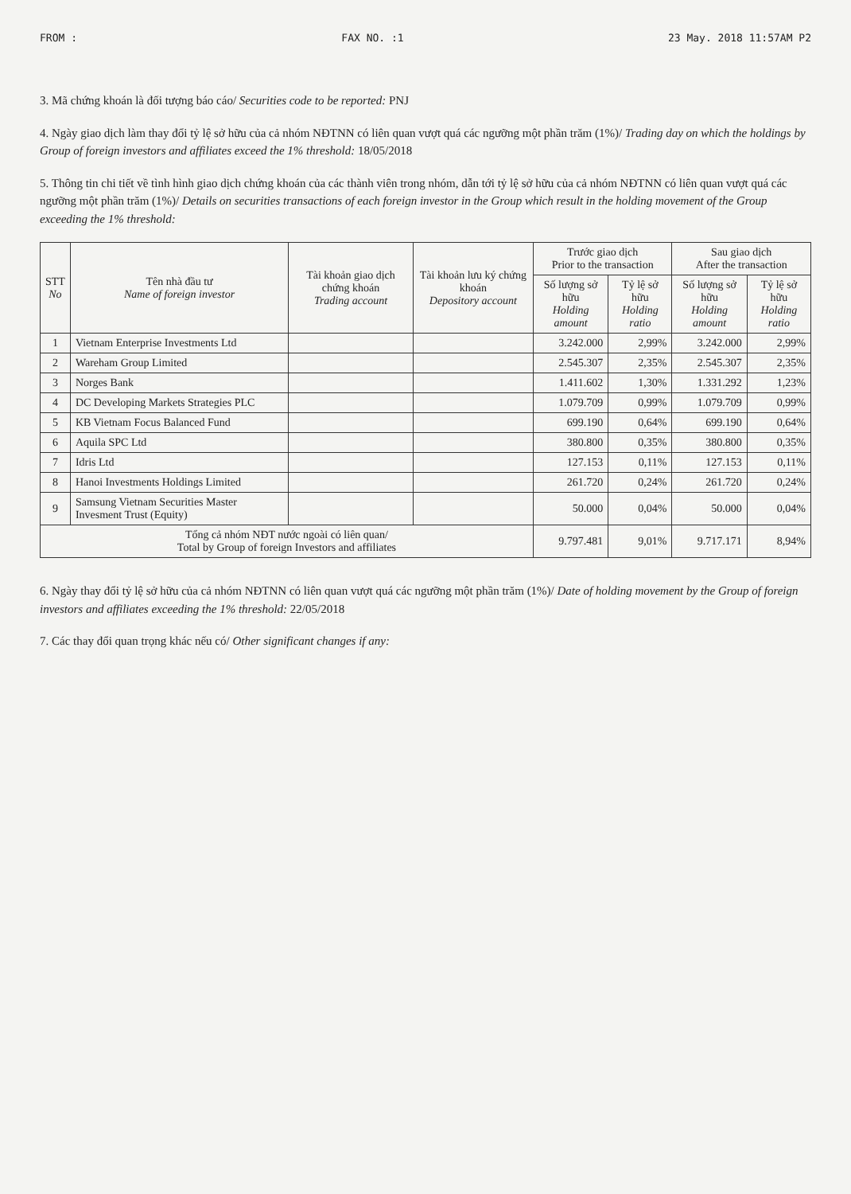FROM : FAX NO. :1 23 May. 2018 11:57AM P2
3. Mã chứng khoán là đối tượng báo cáo/ Securities code to be reported: PNJ
4. Ngày giao dịch làm thay đổi tỷ lệ sở hữu của cả nhóm NĐTNN có liên quan vượt quá các ngưỡng một phần trăm (1%)/ Trading day on which the holdings by Group of foreign investors and affiliates exceed the 1% threshold: 18/05/2018
5. Thông tin chi tiết về tình hình giao dịch chứng khoán của các thành viên trong nhóm, dẫn tới tỷ lệ sở hữu của cả nhóm NĐTNN có liên quan vượt quá các ngưỡng một phần trăm (1%)/ Details on securities transactions of each foreign investor in the Group which result in the holding movement of the Group exceeding the 1% threshold:
| STT No | Tên nhà đầu tư Name of foreign investor | Tài khoản giao dịch chứng khoán Trading account | Tài khoản lưu ký chứng khoán Depository account | Trước giao dịch Prior to the transaction | | Sau giao dịch After the transaction | |
| --- | --- | --- | --- | --- | --- | --- | --- |
| | | | | Số lượng sở hữu Holding amount | Tỷ lệ sở hữu Holding ratio | Số lượng sở hữu Holding amount | Tỷ lệ sở hữu Holding ratio |
| 1 | Vietnam Enterprise Investments Ltd | | | 3.242.000 | 2,99% | 3.242.000 | 2,99% |
| 2 | Wareham Group Limited | | | 2.545.307 | 2,35% | 2.545.307 | 2,35% |
| 3 | Norges Bank | | | 1.411.602 | 1,30% | 1.331.292 | 1,23% |
| 4 | DC Developing Markets Strategies PLC | | | 1.079.709 | 0,99% | 1.079.709 | 0,99% |
| 5 | KB Vietnam Focus Balanced Fund | | | 699.190 | 0,64% | 699.190 | 0,64% |
| 6 | Aquila SPC Ltd | | | 380.800 | 0,35% | 380.800 | 0,35% |
| 7 | Idris Ltd | | | 127.153 | 0,11% | 127.153 | 0,11% |
| 8 | Hanoi Investments Holdings Limited | | | 261.720 | 0,24% | 261.720 | 0,24% |
| 9 | Samsung Vietnam Securities Master Invesment Trust (Equity) | | | 50.000 | 0,04% | 50.000 | 0,04% |
| Tổng cả nhóm NĐT nước ngoài có liên quan/ Total by Group of foreign Investors and affiliates | | | | 9.797.481 | 9,01% | 9.717.171 | 8,94% |
6. Ngày thay đổi tỷ lệ sở hữu của cả nhóm NĐTNN có liên quan vượt quá các ngưỡng một phần trăm (1%)/ Date of holding movement by the Group of foreign investors and affiliates exceeding the 1% threshold: 22/05/2018
7. Các thay đổi quan trọng khác nếu có/ Other significant changes if any: